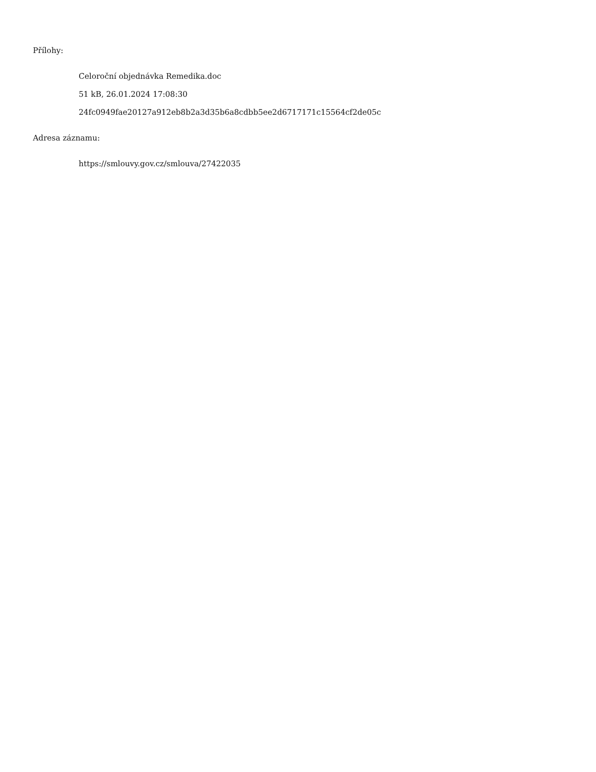Přílohy:
Celoroční objednávka Remedika.doc
51 kB, 26.01.2024 17:08:30
24fc0949fae20127a912eb8b2a3d35b6a8cdbb5ee2d6717171c15564cf2de05c
Adresa záznamu:
https://smlouvy.gov.cz/smlouva/27422035